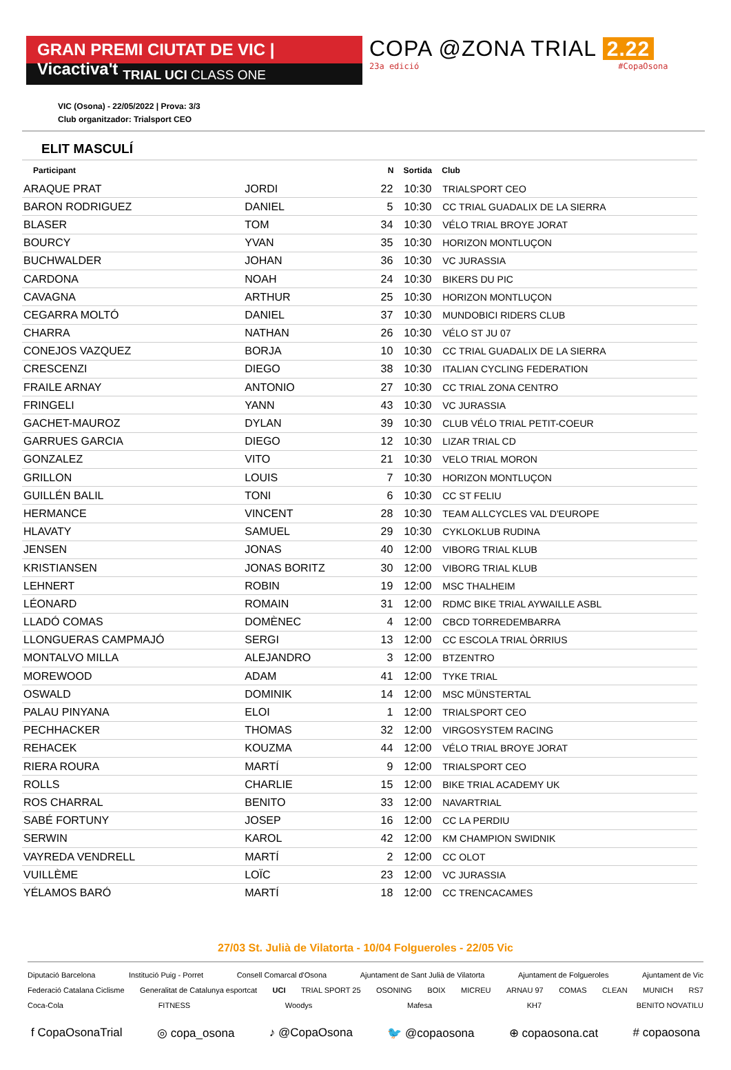GRAN PREMI CIUTAT DE VIC | Vicactiva't
TRIAL UCI CLASS ONE
COPA @ZONA TRIAL 2.22
23a edició #CopaOsona
VIC (Osona) - 22/05/2022 | Prova: 3/3
Club organitzador: Trialsport CEO
ELIT MASCULÍ
| Participant | | N | Sortida | Club |
| --- | --- | --- | --- | --- |
| ARAQUE PRAT | JORDI | 22 | 10:30 | TRIALSPORT CEO |
| BARON RODRIGUEZ | DANIEL | 5 | 10:30 | CC TRIAL GUADALIX DE LA SIERRA |
| BLASER | TOM | 34 | 10:30 | VÉLO TRIAL BROYE JORAT |
| BOURCY | YVAN | 35 | 10:30 | HORIZON MONTLUÇON |
| BUCHWALDER | JOHAN | 36 | 10:30 | VC JURASSIA |
| CARDONA | NOAH | 24 | 10:30 | BIKERS DU PIC |
| CAVAGNA | ARTHUR | 25 | 10:30 | HORIZON MONTLUÇON |
| CEGARRA MOLTÓ | DANIEL | 37 | 10:30 | MUNDOBICI RIDERS CLUB |
| CHARRA | NATHAN | 26 | 10:30 | VÉLO ST JU 07 |
| CONEJOS VAZQUEZ | BORJA | 10 | 10:30 | CC TRIAL GUADALIX DE LA SIERRA |
| CRESCENZI | DIEGO | 38 | 10:30 | ITALIAN CYCLING FEDERATION |
| FRAILE ARNAY | ANTONIO | 27 | 10:30 | CC TRIAL ZONA CENTRO |
| FRINGELI | YANN | 43 | 10:30 | VC JURASSIA |
| GACHET-MAUROZ | DYLAN | 39 | 10:30 | CLUB VÉLO TRIAL PETIT-COEUR |
| GARRUES GARCIA | DIEGO | 12 | 10:30 | LIZAR TRIAL CD |
| GONZALEZ | VITO | 21 | 10:30 | VELO TRIAL MORON |
| GRILLON | LOUIS | 7 | 10:30 | HORIZON MONTLUÇON |
| GUILLÉN BALIL | TONI | 6 | 10:30 | CC ST FELIU |
| HERMANCE | VINCENT | 28 | 10:30 | TEAM ALLCYCLES VAL D'EUROPE |
| HLAVATY | SAMUEL | 29 | 10:30 | CYKLOKLUB RUDINA |
| JENSEN | JONAS | 40 | 12:00 | VIBORG TRIAL KLUB |
| KRISTIANSEN | JONAS BORITZ | 30 | 12:00 | VIBORG TRIAL KLUB |
| LEHNERT | ROBIN | 19 | 12:00 | MSC THALHEIM |
| LÉONARD | ROMAIN | 31 | 12:00 | RDMC BIKE TRIAL AYWAILLE ASBL |
| LLADÓ COMAS | DOMÈNEC | 4 | 12:00 | CBCD TORREDEMBARRA |
| LLONGUERAS CAMPMAJÓ | SERGI | 13 | 12:00 | CC ESCOLA TRIAL ÒRRIUS |
| MONTALVO MILLA | ALEJANDRO | 3 | 12:00 | BTZENTRO |
| MOREWOOD | ADAM | 41 | 12:00 | TYKE TRIAL |
| OSWALD | DOMINIK | 14 | 12:00 | MSC MÜNSTERTAL |
| PALAU PINYANA | ELOI | 1 | 12:00 | TRIALSPORT CEO |
| PECHHACKER | THOMAS | 32 | 12:00 | VIRGOSYSTEM RACING |
| REHACEK | KOUZMA | 44 | 12:00 | VÉLO TRIAL BROYE JORAT |
| RIERA ROURA | MARTÍ | 9 | 12:00 | TRIALSPORT CEO |
| ROLLS | CHARLIE | 15 | 12:00 | BIKE TRIAL ACADEMY UK |
| ROS CHARRAL | BENITO | 33 | 12:00 | NAVARTRIAL |
| SABÉ FORTUNY | JOSEP | 16 | 12:00 | CC LA PERDIU |
| SERWIN | KAROL | 42 | 12:00 | KM CHAMPION SWIDNIK |
| VAYREDA VENDRELL | MARTÍ | 2 | 12:00 | CC OLOT |
| VUILLÈME | LOÏC | 23 | 12:00 | VC JURASSIA |
| YÉLAMOS BARÓ | MARTÍ | 18 | 12:00 | CC TRENCACAMES |
27/03 St. Julià de Vilatorta - 10/04 Folgueroles - 22/05 Vic
Diputació Barcelona Institució Puig - Porret Consell Comarcal d'Osona Ajuntament de Sant Julià de Vilatorta Ajuntament de Folgueroles Ajuntament de Vic Federació Catalana Ciclisme Generalitat de Catalunya esportcat UCI TRIAL SPORT 25 OSONING BOIX MICREU ARNAU 97 COMAS CLEAN MUNICH RS7 Coca-Cola FITNESS Woodys Mafesa KH7 BENITO NOVATILU
f CopaOsonaTrial ◎ copa_osona ♪ @CopaOsona 🐦 @copaosona ⊕ copaosona.cat # copaosona